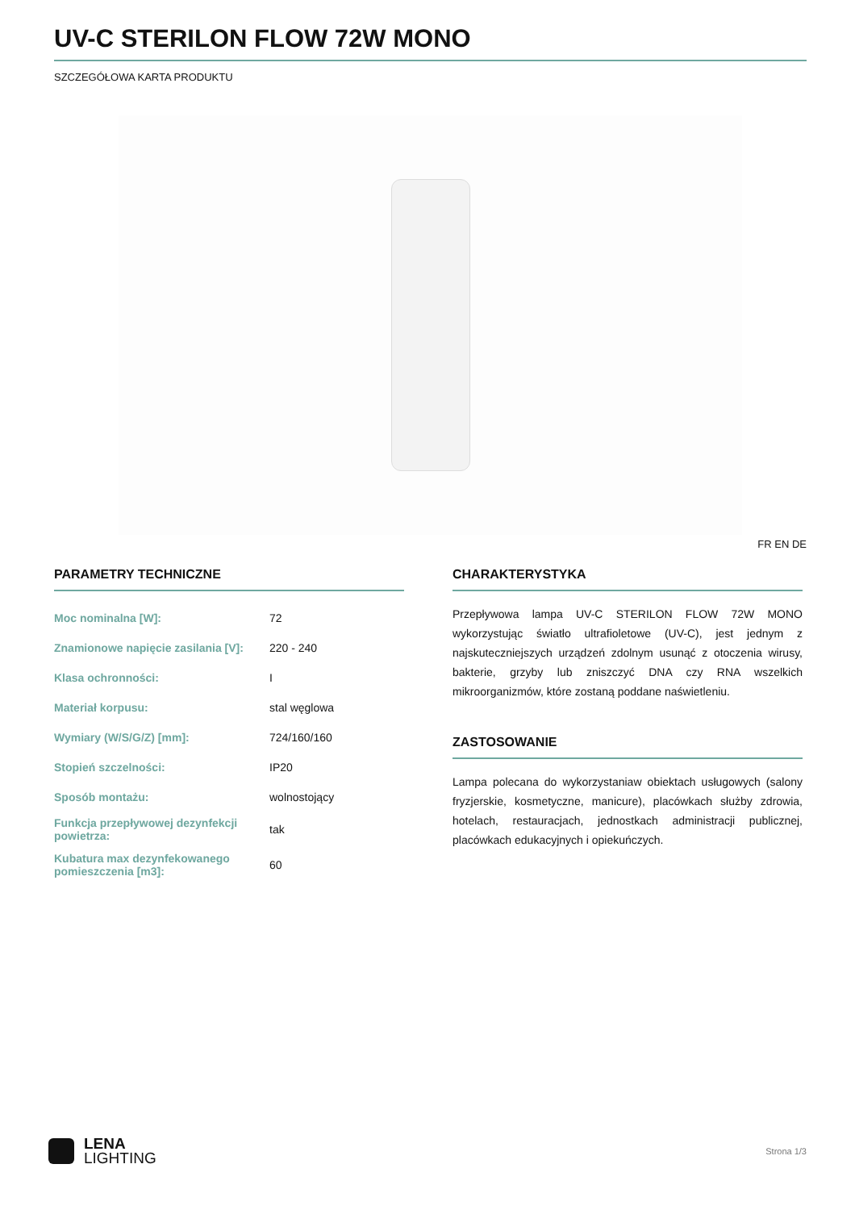UV-C STERILON FLOW 72W MONO
SZCZEGÓŁOWA KARTA PRODUKTU
FR EN DE
PARAMETRY TECHNICZNE
| Moc nominalna [W]: | 72 |
| Znamionowe napięcie zasilania [V]: | 220 - 240 |
| Klasa ochronności: | I |
| Materiał korpusu: | stal węglowa |
| Wymiary (W/S/G/Z) [mm]: | 724/160/160 |
| Stopień szczelności: | IP20 |
| Sposób montażu: | wolnostojący |
| Funkcja przepływowej dezynfekcji powietrza: | tak |
| Kubatura max dezynfekowanego pomieszczenia [m3]: | 60 |
CHARAKTERYSTYKA
Przepływowa lampa UV-C STERILON FLOW 72W MONO wykorzystując światło ultrafioletowe (UV-C), jest jednym z najskuteczniejszych urządzeń zdolnym usunąć z otoczenia wirusy, bakterie, grzyby lub zniszczyć DNA czy RNA wszelkich mikroorganizmów, które zostaną poddane naświetleniu.
ZASTOSOWANIE
Lampa polecana do wykorzystaniaw obiektach usługowych (salony fryzjerskie, kosmetyczne, manicure), placówkach służby zdrowia, hotelach, restauracjach, jednostkach administracji publicznej, placówkach edukacyjnych i opiekuńczych.
LENA
LIGHTING
Strona 1/3